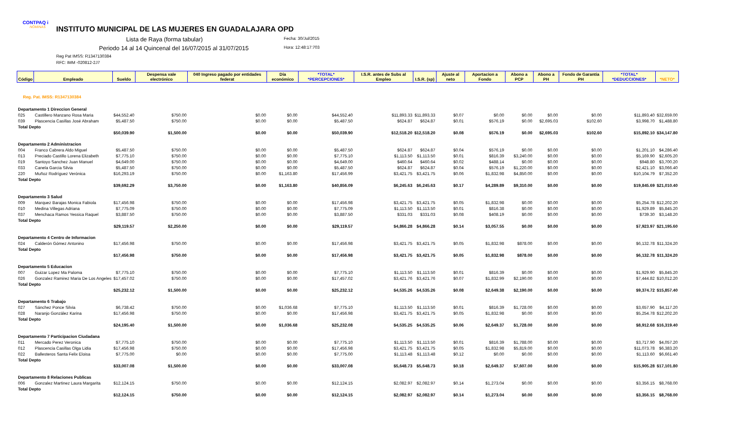CONTPAQ i
NÓMINAS
INSTITUTO MUNICIPAL DE LAS MUJERES EN GUADALAJARA OPD
Lista de Raya (forma tabular) Fecha: 30/Jul/2015
Periodo 14 al 14 Quincenal del 16/07/2015 al 31/07/2015 Hora: 12:48:17:703
Reg Pat IMSS: R1347130384
RFC: IMM -020812-2J7
| Código | Empleado | Sueldo | Despensa vale electrónico | 040 Ingreso pagado por entidades federat | Día económico | *TOTAL* *PERCEPCIONES* | I.S.R. antes de Subs al Empleo | I.S.R. (sp) | Ajuste al neto | Aportacion a Fondo | Abono a PCP | Abono a PH | Fondo de Garantia PH | *TOTAL* *DEDUCCIONES* | *NETO* |
| --- | --- | --- | --- | --- | --- | --- | --- | --- | --- | --- | --- | --- | --- | --- | --- |
| Reg. Pat. IMSS: R1347130384 | | | | | | | | | | | | | | | |
| Departamento 1 Direccion General | | | | | | | | | | | | | | | |
| 025 | Castillero Manzano Rosa Maria | $44,552.40 | $750.00 | $0.00 | $0.00 | $44,552.40 | $11,893.33 | $11,893.33 | $0.07 | $0.00 | $0.00 | $0.00 | $0.00 | $11,893.40 | $32,659.00 |
| 039 | Plascencia Casillas José Abraham | $5,487.50 | $750.00 | $0.00 | $0.00 | $5,487.50 | $624.87 | $624.87 | $0.01 | $576.19 | $0.00 | $2,695.03 | $102.60 | $3,998.70 | $1,488.80 |
| Total Depto | | | | | | | | | | | | | | | |
| | | $50,039.90 | $1,500.00 | $0.00 | $0.00 | $50,039.90 | $12,518.20 | $12,518.20 | $0.08 | $576.19 | $0.00 | $2,695.03 | $102.60 | $15,892.10 | $34,147.80 |
| Departamento 2 Administracion | | | | | | | | | | | | | | | |
| 004 | Franco Cabrera Aldo Miguel | $5,487.50 | $750.00 | $0.00 | $0.00 | $5,487.50 | $624.87 | $624.87 | $0.04 | $576.19 | $0.00 | $0.00 | $0.00 | $1,201.10 | $4,286.40 |
| 013 | Preciado Castillo Lorena Elizabeth | $7,775.10 | $750.00 | $0.00 | $0.00 | $7,775.10 | $1,113.50 | $1,113.50 | $0.01 | $816.39 | $3,240.00 | $0.00 | $0.00 | $5,169.90 | $2,605.20 |
| 019 | Santoyo Sanchez Juan Manuel | $4,649.00 | $750.00 | $0.00 | $0.00 | $4,649.00 | $460.64 | $460.64 | $0.02 | $488.14 | $0.00 | $0.00 | $0.00 | $948.80 | $3,700.20 |
| 033 | Canela Garcia Silvia | $5,487.50 | $750.00 | $0.00 | $0.00 | $5,487.50 | $624.87 | $624.87 | $0.04 | $576.19 | $1,220.00 | $0.00 | $0.00 | $2,421.10 | $3,066.40 |
| 220 | Muñoz Rodríguez Verónica | $16,293.19 | $750.00 | $0.00 | $1,163.80 | $17,456.99 | $3,421.75 | $3,421.75 | $0.06 | $1,832.98 | $4,850.00 | $0.00 | $0.00 | $10,104.79 | $7,352.20 |
| Total Depto | | | | | | | | | | | | | | | |
| | | $39,692.29 | $3,750.00 | $0.00 | $1,163.80 | $40,856.09 | $6,245.63 | $6,245.63 | $0.17 | $4,289.89 | $9,310.00 | $0.00 | $0.00 | $19,845.69 | $21,010.40 |
| Departamento 3 Salud | | | | | | | | | | | | | | | |
| 009 | Marquez Barajas Monica Fabiola | $17,456.98 | $750.00 | $0.00 | $0.00 | $17,456.98 | $3,421.75 | $3,421.75 | $0.05 | $1,832.98 | $0.00 | $0.00 | $0.00 | $5,254.78 | $12,202.20 |
| 010 | Medina Villegas Adriana | $7,775.09 | $750.00 | $0.00 | $0.00 | $7,775.09 | $1,113.50 | $1,113.50 | $0.01 | $816.38 | $0.00 | $0.00 | $0.00 | $1,929.89 | $5,845.20 |
| 037 | Menchaca Ramos Yessica Raquel | $3,887.50 | $750.00 | $0.00 | $0.00 | $3,887.50 | $331.03 | $331.03 | $0.08 | $408.19 | $0.00 | $0.00 | $0.00 | $739.30 | $3,148.20 |
| Total Depto | | | | | | | | | | | | | | | |
| | | $29,119.57 | $2,250.00 | $0.00 | $0.00 | $29,119.57 | $4,866.28 | $4,866.28 | $0.14 | $3,057.55 | $0.00 | $0.00 | $0.00 | $7,923.97 | $21,195.60 |
| Departamento 4 Centro de Informacion | | | | | | | | | | | | | | | |
| 024 | Calderón Gómez Antonino | $17,456.98 | $750.00 | $0.00 | $0.00 | $17,456.98 | $3,421.75 | $3,421.75 | $0.05 | $1,832.98 | $878.00 | $0.00 | $0.00 | $6,132.78 | $11,324.20 |
| Total Depto | | | | | | | | | | | | | | | |
| | | $17,456.98 | $750.00 | $0.00 | $0.00 | $17,456.98 | $3,421.75 | $3,421.75 | $0.05 | $1,832.98 | $878.00 | $0.00 | $0.00 | $6,132.78 | $11,324.20 |
| Departamento 5 Educacion | | | | | | | | | | | | | | | |
| 007 | Guizar Lopez Ma Paloma | $7,775.10 | $750.00 | $0.00 | $0.00 | $7,775.10 | $1,113.50 | $1,113.50 | $0.01 | $816.39 | $0.00 | $0.00 | $0.00 | $1,929.90 | $5,845.20 |
| 026 | Gonzalez Ramirez Maria De Los Angeles | $17,457.02 | $750.00 | $0.00 | $0.00 | $17,457.02 | $3,421.76 | $3,421.76 | $0.07 | $1,832.99 | $2,190.00 | $0.00 | $0.00 | $7,444.82 | $10,012.20 |
| Total Depto | | | | | | | | | | | | | | | |
| | | $25,232.12 | $1,500.00 | $0.00 | $0.00 | $25,232.12 | $4,535.26 | $4,535.26 | $0.08 | $2,649.38 | $2,190.00 | $0.00 | $0.00 | $9,374.72 | $15,857.40 |
| Departamento 6 Trabajo | | | | | | | | | | | | | | | |
| 027 | Sánchez Ponce Silvia | $6,738.42 | $750.00 | $0.00 | $1,036.68 | $7,775.10 | $1,113.50 | $1,113.50 | $0.01 | $816.39 | $1,728.00 | $0.00 | $0.00 | $3,657.90 | $4,117.20 |
| 028 | Naranjo González Karina | $17,456.98 | $750.00 | $0.00 | $0.00 | $17,456.98 | $3,421.75 | $3,421.75 | $0.05 | $1,832.98 | $0.00 | $0.00 | $0.00 | $5,254.78 | $12,202.20 |
| Total Depto | | | | | | | | | | | | | | | |
| | | $24,195.40 | $1,500.00 | $0.00 | $1,036.68 | $25,232.08 | $4,535.25 | $4,535.25 | $0.06 | $2,649.37 | $1,728.00 | $0.00 | $0.00 | $8,912.68 | $16,319.40 |
| Departamento 7 Participacion Ciudadana | | | | | | | | | | | | | | | |
| 011 | Mercado Perez Veronica | $7,775.10 | $750.00 | $0.00 | $0.00 | $7,775.10 | $1,113.50 | $1,113.50 | $0.01 | $816.39 | $1,788.00 | $0.00 | $0.00 | $3,717.90 | $4,057.20 |
| 012 | Plascencia Casillas Olga Lidia | $17,456.98 | $750.00 | $0.00 | $0.00 | $17,456.98 | $3,421.75 | $3,421.75 | $0.05 | $1,832.98 | $5,819.00 | $0.00 | $0.00 | $11,073.78 | $6,383.20 |
| 022 | Ballesteros Santa Felix Eloisa | $7,775.00 | $0.00 | $0.00 | $0.00 | $7,775.00 | $1,113.48 | $1,113.48 | $0.12 | $0.00 | $0.00 | $0.00 | $0.00 | $1,113.60 | $6,661.40 |
| Total Depto | | | | | | | | | | | | | | | |
| | | $33,007.08 | $1,500.00 | $0.00 | $0.00 | $33,007.08 | $5,648.73 | $5,648.73 | $0.18 | $2,649.37 | $7,607.00 | $0.00 | $0.00 | $15,905.28 | $17,101.80 |
| Departamento 8 Relaciones Publicas | | | | | | | | | | | | | | | |
| 006 | Gonzalez Martinez Laura Margarita | $12,124.15 | $750.00 | $0.00 | $0.00 | $12,124.15 | $2,082.97 | $2,082.97 | $0.14 | $1,273.04 | $0.00 | $0.00 | $0.00 | $3,356.15 | $8,768.00 |
| Total Depto | | | | | | | | | | | | | | | |
| | | $12,124.15 | $750.00 | $0.00 | $0.00 | $12,124.15 | $2,082.97 | $2,082.97 | $0.14 | $1,273.04 | $0.00 | $0.00 | $0.00 | $3,356.15 | $8,768.00 |